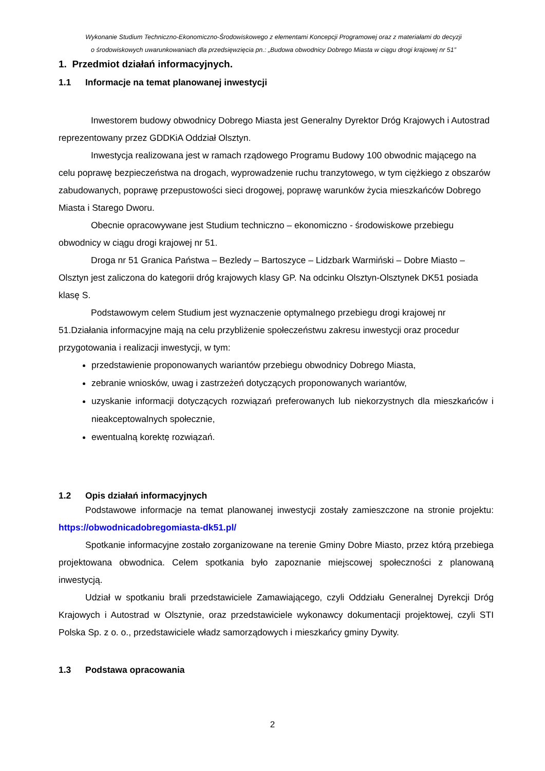Wykonanie Studium Techniczno-Ekonomiczno-Środowiskowego z elementami Koncepcji Programowej oraz z materiałami do decyzji
o środowiskowych uwarunkowaniach dla przedsięwzięcia pn.: „Budowa obwodnicy Dobrego Miasta w ciągu drogi krajowej nr 51”
1. Przedmiot działań informacyjnych.
1.1 Informacje na temat planowanej inwestycji
Inwestorem budowy obwodnicy Dobrego Miasta jest Generalny Dyrektor Dróg Krajowych i Autostrad reprezentowany przez GDDKiA Oddział Olsztyn.
Inwestycja realizowana jest w ramach rządowego Programu Budowy 100 obwodnic mającego na celu poprawę bezpieczeństwa na drogach, wyprowadzenie ruchu tranzytowego, w tym ciężkiego z obszarów zabudowanych, poprawę przepustowości sieci drogowej, poprawę warunków życia mieszkańców Dobrego Miasta i Starego Dworu.
Obecnie opracowywane jest Studium techniczno – ekonomiczno - środowiskowe przebiegu obwodnicy w ciągu drogi krajowej nr 51.
Droga nr 51 Granica Państwa – Bezledy – Bartoszyce – Lidzbark Warmiński – Dobre Miasto – Olsztyn jest zaliczona do kategorii dróg krajowych klasy GP. Na odcinku Olsztyn-Olsztynek DK51 posiada klasę S.
Podstawowym celem Studium jest wyznaczenie optymalnego przebiegu drogi krajowej nr 51.Działania informacyjne mają na celu przybliżenie społeczeństwu zakresu inwestycji oraz procedur przygotowania i realizacji inwestycji, w tym:
przedstawienie proponowanych wariantów przebiegu obwodnicy Dobrego Miasta,
zebranie wniosków, uwag i zastrzeżeń dotyczących proponowanych wariantów,
uzyskanie informacji dotyczących rozwiązań preferowanych lub niekorzystnych dla mieszkańców i nieakceptowalnych społecznie,
ewentualną korektę rozwiązań.
1.2 Opis działań informacyjnych
Podstawowe informacje na temat planowanej inwestycji zostały zamieszczone na stronie projektu: https://obwodnicadobregomiasta-dk51.pl/
Spotkanie informacyjne zostało zorganizowane na terenie Gminy Dobre Miasto, przez którą przebiega projektowana obwodnica. Celem spotkania było zapoznanie miejscowej społeczności z planowaną inwestycją.
Udział w spotkaniu brali przedstawiciele Zamawiającego, czyli Oddziału Generalnej Dyrekcji Dróg Krajowych i Autostrad w Olsztynie, oraz przedstawiciele wykonawcy dokumentacji projektowej, czyli STI Polska Sp. z o. o., przedstawiciele władz samorządowych i mieszkańcy gminy Dywity.
1.3 Podstawa opracowania
2